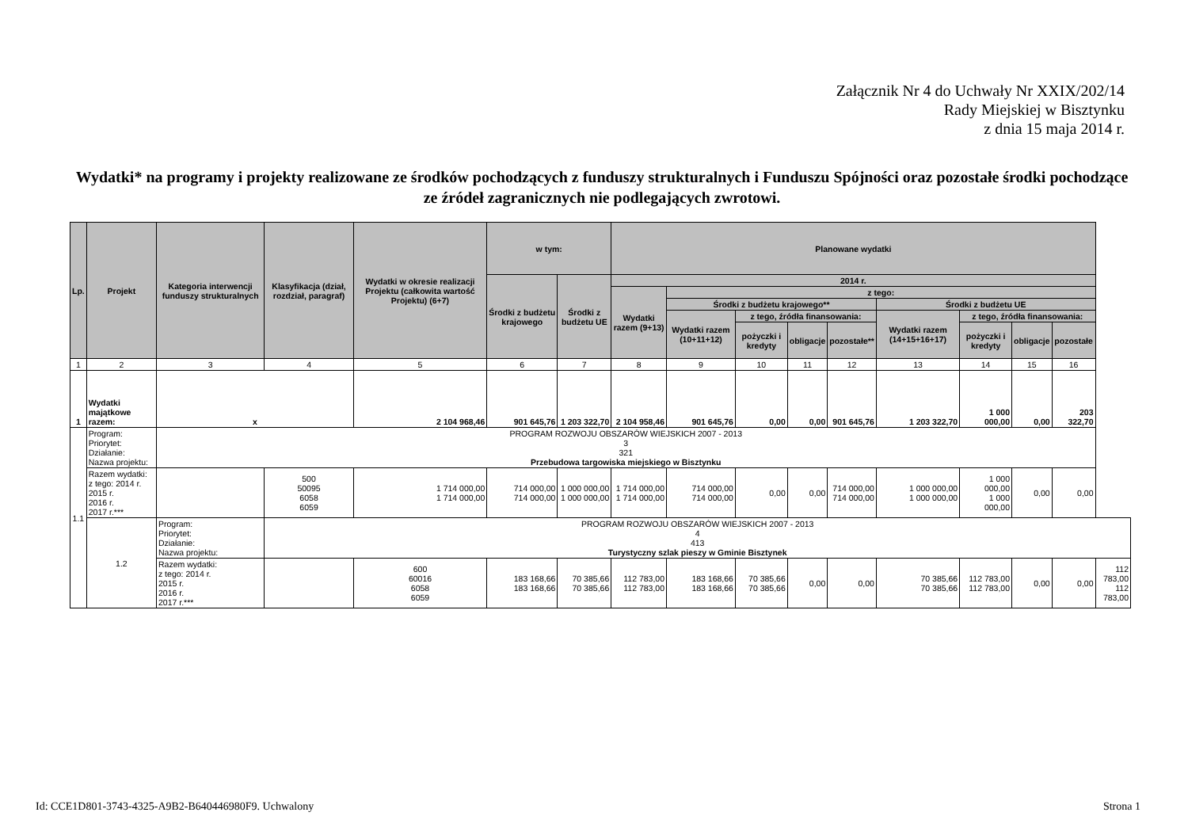Załącznik Nr 4 do Uchwały Nr XXIX/202/14
Rady Miejskiej w Bisztynku
z dnia 15 maja 2014 r.
Wydatki* na programy i projekty realizowane ze środków pochodzących z funduszy strukturalnych i Funduszu Spójności oraz pozostałe środki pochodzące ze źródeł zagranicznych nie podlegających zwrotowi.
| Lp. | Projekt | Kategoria interwencji funduszy strukturalnych | Klasyfikacja (dział, rozdział, paragraf) | Wydatki w okresie realizacji Projektu (całkowita wartość Projektu) (6+7) | w tym: | | Planowane wydatki | | | | | | | | | |
| --- | --- | --- | --- | --- | --- | --- | --- | --- | --- | --- | --- | --- | --- | --- | --- | --- |
| | | | | | Środki z budżetu krajowego | Środki z budżetu UE | 2014 r. | | | | | | | | | |
| | | | | | | | Wydatki razem (9+13) | z tego: | | | | | | | | |
| | | | | | | | | Środki z budżetu krajowego** | | | | Środki z budżetu UE | | | | |
| | | | | | | | | Wydatki razem (10+11+12) | z tego, źródła finansowania: | | | Wydatki razem (14+15+16+17) | z tego, źródła finansowania: | | | |
| | | | | | | | | | pożyczki i kredyty | obligacje | pozostałe** | | pożyczki i kredyty | obligacje | pozostałe | |
| 1 | 2 | 3 | 4 | 5 | 6 | 7 | 8 | 9 | 10 | 11 | 12 | 13 | 14 | 15 | 16 | |
| 1 | Wydatki majątkowe razem: | x | | 2 104 968,46 | 901 645,76 | 1 203 322,70 | 2 104 958,46 | 901 645,76 | 0,00 | 0,00 | 901 645,76 | 1 203 322,70 | 1 000 000,00 | 0,00 | 203 322,70 | |
| 1.1 | Program: Priorytet: Działanie: Nazwa projektu: | PROGRAM ROZWOJU OBSZARÓW WIEJSKICH 2007 - 2013 3 321 Przebudowa targowiska miejskiego w Bisztynku | | | | | | | | | | | | | | |
| | Razem wydatki: z tego: 2014 r. 2015 r. 2016 r. 2017 r.*** | | 500 50095 6058 6059 | 1 714 000,00 1 714 000,00 | 714 000,00 714 000,00 | 1 000 000,00 1 000 000,00 | 1 714 000,00 1 714 000,00 | 714 000,00 714 000,00 | 0,00 | 0,00 | 714 000,00 714 000,00 | 1 000 000,00 1 000 000,00 | 1 000 000,00 1 000 000,00 | 0,00 | 0,00 | |
| | 1.2 | Program: Priorytet: Działanie: Nazwa projektu: | PROGRAM ROZWOJU OBSZARÓW WIEJSKICH 2007 - 2013 4 413 Turystyczny szlak pieszy w Gminie Bisztynek | | | | | | | | | | | | | |
| | | Razem wydatki: z tego: 2014 r. 2015 r. 2016 r. 2017 r.*** | | 600 60016 6058 6059 | 183 168,66 183 168,66 | 70 385,66 70 385,66 | 112 783,00 112 783,00 | 183 168,66 183 168,66 | 70 385,66 70 385,66 | 0,00 | 0,00 | 70 385,66 70 385,66 | 112 783,00 112 783,00 | 0,00 | 0,00 | 112 783,00 112 783,00 |
Id: CCE1D801-3743-4325-A9B2-B640446980F9. Uchwalony Strona 1